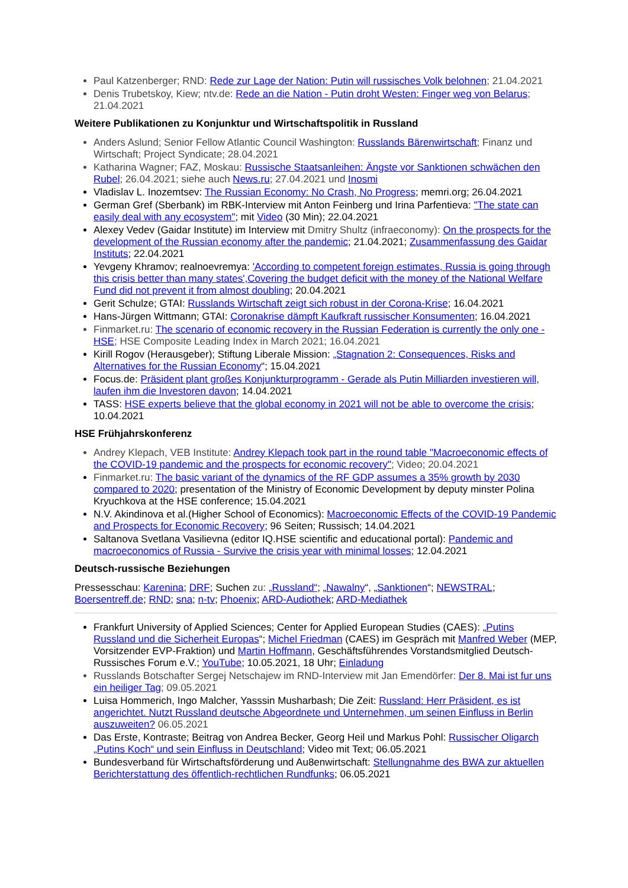Paul Katzenberger; RND: Rede zur Lage der Nation: Putin will russisches Volk belohnen; 21.04.2021
Denis Trubetskoy, Kiew; ntv.de: Rede an die Nation - Putin droht Westen: Finger weg von Belarus; 21.04.2021
Weitere Publikationen zu Konjunktur und Wirtschaftspolitik in Russland
Anders Aslund; Senior Fellow Atlantic Council Washington: Russlands Bärenwirtschaft; Finanz und Wirtschaft; Project Syndicate; 28.04.2021
Katharina Wagner; FAZ, Moskau: Russische Staatsanleihen: Ängste vor Sanktionen schwächen den Rubel; 26.04.2021; siehe auch News.ru; 27.04.2021 und Inosmi
Vladislav L. Inozemtsev: The Russian Economy: No Crash, No Progress; memri.org; 26.04.2021
German Gref (Sberbank) im RBK-Interview mit Anton Feinberg und Irina Parfentieva: "The state can easily deal with any ecosystem"; mit Video (30 Min); 22.04.2021
Alexey Vedev (Gaidar Institute) im Interview mit Dmitry Shultz (infraeconomy): On the prospects for the development of the Russian economy after the pandemic; 21.04.2021; Zusammenfassung des Gaidar Instituts; 22.04.2021
Yevgeny Khramov; realnoevremya: 'According to competent foreign estimates, Russia is going through this crisis better than many states',Covering the budget deficit with the money of the National Welfare Fund did not prevent it from almost doubling; 20.04.2021
Gerit Schulze; GTAI: Russlands Wirtschaft zeigt sich robust in der Corona-Krise; 16.04.2021
Hans-Jürgen Wittmann; GTAI: Coronakrise dämpft Kaufkraft russischer Konsumenten; 16.04.2021
Finmarket.ru: The scenario of economic recovery in the Russian Federation is currently the only one - HSE; HSE Composite Leading Index in March 2021; 16.04.2021
Kirill Rogov (Herausgeber); Stiftung Liberale Mission: „Stagnation 2: Consequences, Risks and Alternatives for the Russian Economy“; 15.04.2021
Focus.de: Präsident plant großes Konjunkturprogramm - Gerade als Putin Milliarden investieren will, laufen ihm die Investoren davon; 14.04.2021
TASS: HSE experts believe that the global economy in 2021 will not be able to overcome the crisis; 10.04.2021
HSE Frühjahrskonferenz
Andrey Klepach, VEB Institute: Andrey Klepach took part in the round table "Macroeconomic effects of the COVID-19 pandemic and the prospects for economic recovery"; Video; 20.04.2021
Finmarket.ru: The basic variant of the dynamics of the RF GDP assumes a 35% growth by 2030 compared to 2020; presentation of the Ministry of Economic Development by deputy minster Polina Kryuchkova at the HSE conference; 15.04.2021
N.V. Akindinova et al.(Higher School of Economics): Macroeconomic Effects of the COVID-19 Pandemic and Prospects for Economic Recovery; 96 Seiten; Russisch; 14.04.2021
Saltanova Svetlana Vasilievna (editor IQ.HSE scientific and educational portal): Pandemic and macroeconomics of Russia - Survive the crisis year with minimal losses; 12.04.2021
Deutsch-russische Beziehungen
Pressesschau: Karenina; DRF; Suchen zu: „Russland“; „Nawalny“, „Sanktionen“; NEWSTRAL; Boersentreff.de; RND; sna; n-tv; Phoenix; ARD-Audiothek; ARD-Mediathek
Frankfurt University of Applied Sciences; Center for Applied European Studies (CAES): „Putins Russland und die Sicherheit Europas“; Michel Friedman (CAES) im Gespräch mit Manfred Weber (MEP, Vorsitzender EVP-Fraktion) und Martin Hoffmann, Geschäftsführendes Vorstandsmitglied Deutsch-Russisches Forum e.V.; YouTube; 10.05.2021, 18 Uhr; Einladung
Russlands Botschafter Sergej Netschajew im RND-Interview mit Jan Emendörfer: Der 8. Mai ist fur uns ein heiliger Tag; 09.05.2021
Luisa Hommerich, Ingo Malcher, Yasssin Musharbash; Die Zeit: Russland: Herr Präsident, es ist angerichtet. Nutzt Russland deutsche Abgeordnete und Unternehmen, um seinen Einfluss in Berlin auszuweiten? 06.05.2021
Das Erste, Kontraste; Beitrag von Andrea Becker, Georg Heil und Markus Pohl: Russischer Oligarch „Putins Koch“ und sein Einfluss in Deutschland; Video mit Text; 06.05.2021
Bundesverband für Wirtschaftsförderung und Au8enwirtschaft: Stellungnahme des BWA zur aktuellen Berichterstattung des öffentlich-rechtlichen Rundfunks; 06.05.2021